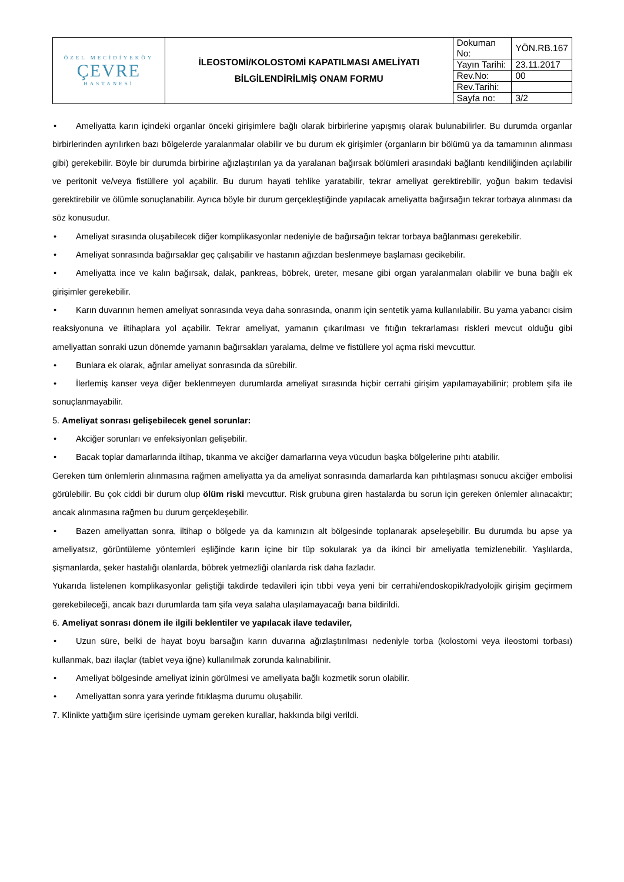| ÖZEL MECİDİYEKÖY ÇEVRE HASTANESİ | İLEOSTOMİ/KOLOSTOMİ KAPATILMASI AMELİYATI BİLGİLENDİRİLMİŞ ONAM FORMU | Dokuman No: | YÖN.RB.167 |
| | | Yayın Tarihi: | 23.11.2017 |
| | | Rev.No: | 00 |
| | | Rev.Tarihi: | |
| | | Sayfa no: | 3/2 |
• Ameliyatta karın içindeki organlar önceki girişimlere bağlı olarak birbirlerine yapışmış olarak bulunabilirler. Bu durumda organlar birbirlerinden ayrılırken bazı bölgelerde yaralanmalar olabilir ve bu durum ek girişimler (organların bir bölümü ya da tamamının alınması gibi) gerekebilir. Böyle bir durumda birbirine ağızlaştırılan ya da yaralanan bağırsak bölümleri arasındaki bağlantı kendiliğinden açılabilir ve peritonit ve/veya fistüllere yol açabilir. Bu durum hayati tehlike yaratabilir, tekrar ameliyat gerektirebilir, yoğun bakım tedavisi gerektirebilir ve ölümle sonuçlanabilir. Ayrıca böyle bir durum gerçekleştiğinde yapılacak ameliyatta bağırsağın tekrar torbaya alınması da söz konusudur.
• Ameliyat sırasında oluşabilecek diğer komplikasyonlar nedeniyle de bağırsağın tekrar torbaya bağlanması gerekebilir.
• Ameliyat sonrasında bağırsaklar geç çalışabilir ve hastanın ağızdan beslenmeye başlaması gecikebilir.
• Ameliyatta ince ve kalın bağırsak, dalak, pankreas, böbrek, üreter, mesane gibi organ yaralanmaları olabilir ve buna bağlı ek girişimler gerekebilir.
• Karın duvarının hemen ameliyat sonrasında veya daha sonrasında, onarım için sentetik yama kullanılabilir. Bu yama yabancı cisim reaksiyonuna ve iltihaplara yol açabilir. Tekrar ameliyat, yamanın çıkarılması ve fıtığın tekrarlaması riskleri mevcut olduğu gibi ameliyattan sonraki uzun dönemde yamanın bağırsakları yaralama, delme ve fistüllere yol açma riski mevcuttur.
• Bunlara ek olarak, ağrılar ameliyat sonrasında da sürebilir.
• İlerlemiş kanser veya diğer beklenmeyen durumlarda ameliyat sırasında hiçbir cerrahi girişim yapılamayabilinir; problem şifa ile sonuçlanmayabilir.
5. Ameliyat sonrası gelişebilecek genel sorunlar:
• Akciğer sorunları ve enfeksiyonları gelişebilir.
• Bacak toplar damarlarında iltihap, tıkanma ve akciğer damarlarına veya vücudun başka bölgelerine pıhtı atabilir.
Gereken tüm önlemlerin alınmasına rağmen ameliyatta ya da ameliyat sonrasında damarlarda kan pıhtılaşması sonucu akciğer embolisi görülebilir. Bu çok ciddi bir durum olup ölüm riski mevcuttur. Risk grubuna giren hastalarda bu sorun için gereken önlemler alınacaktır; ancak alınmasına rağmen bu durum gerçekleşebilir.
• Bazen ameliyattan sonra, iltihap o bölgede ya da kamınızın alt bölgesinde toplanarak apseleşebilir. Bu durumda bu apse ya ameliyatsız, görüntüleme yöntemleri eşliğinde karın içine bir tüp sokularak ya da ikinci bir ameliyatla temizlenebilir. Yaşlılarda, şişmanlarda, şeker hastalığı olanlarda, böbrek yetmezliği olanlarda risk daha fazladır.
Yukarıda listelenen komplikasyonlar geliştiği takdirde tedavileri için tıbbi veya yeni bir cerrahi/endoskopik/radyolojik girişim geçirmem gerekebileceği, ancak bazı durumlarda tam şifa veya salaha ulaşılamayacağı bana bildirildi.
6. Ameliyat sonrası dönem ile ilgili beklentiler ve yapılacak ilave tedaviler,
• Uzun süre, belki de hayat boyu barsağın karın duvarına ağızlaştırılması nedeniyle torba (kolostomi veya ileostomi torbası) kullanmak, bazı ilaçlar (tablet veya iğne) kullanılmak zorunda kalınabilinir.
• Ameliyat bölgesinde ameliyat izinin görülmesi ve ameliyata bağlı kozmetik sorun olabilir.
• Ameliyattan sonra yara yerinde fıtıklaşma durumu oluşabilir.
7. Klinikte yattığım süre içerisinde uymam gereken kurallar, hakkında bilgi verildi.